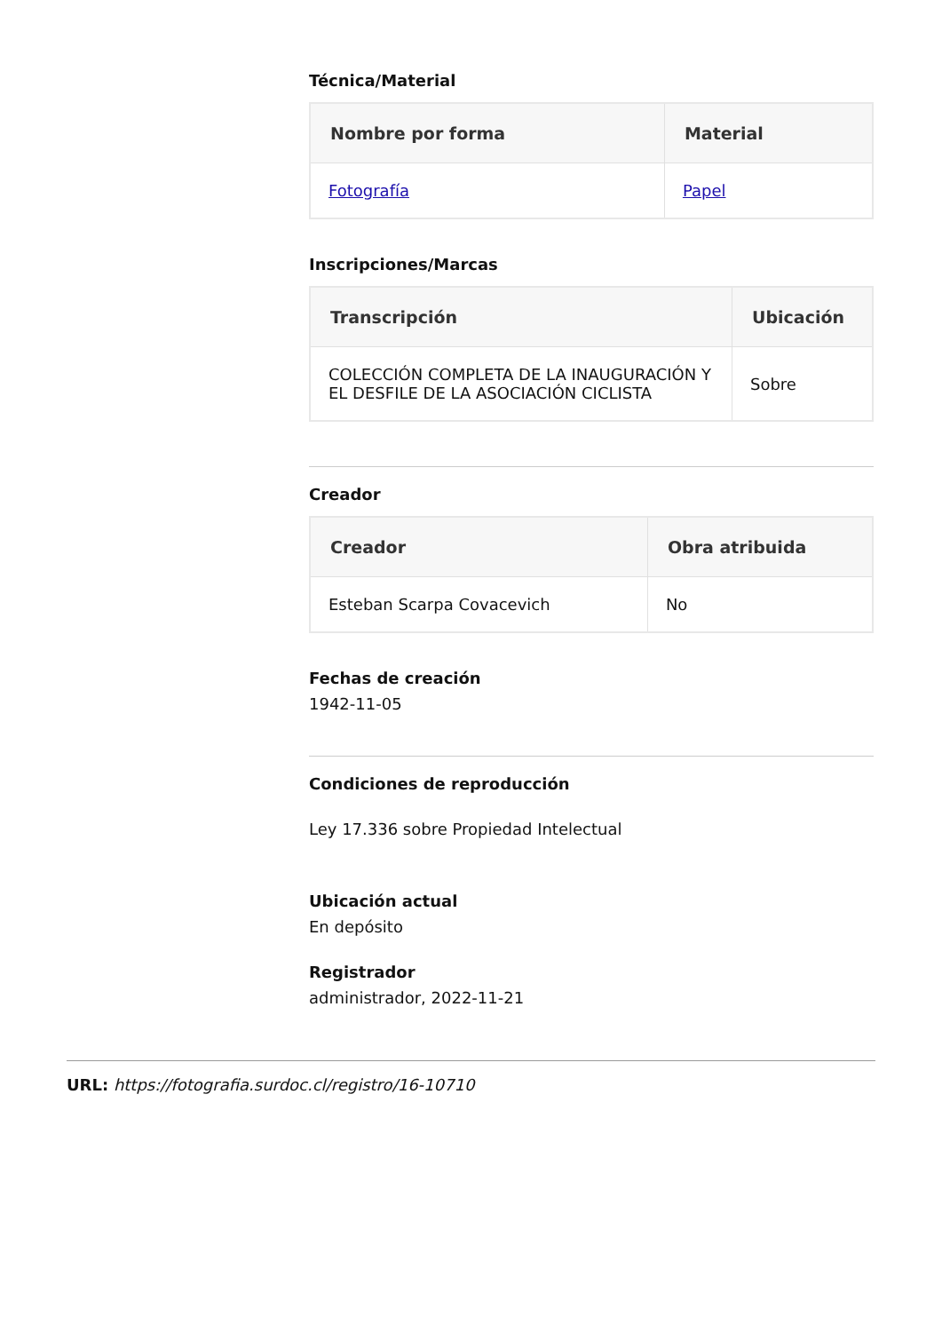Técnica/Material
| Nombre por forma | Material |
| --- | --- |
| Fotografía | Papel |
Inscripciones/Marcas
| Transcripción | Ubicación |
| --- | --- |
| COLECCIÓN COMPLETA DE LA INAUGURACIÓN Y EL DESFILE DE LA ASOCIACIÓN CICLISTA | Sobre |
Creador
| Creador | Obra atribuida |
| --- | --- |
| Esteban Scarpa Covacevich | No |
Fechas de creación
1942-11-05
Condiciones de reproducción
Ley 17.336 sobre Propiedad Intelectual
Ubicación actual
En depósito
Registrador
administrador, 2022-11-21
URL: https://fotografia.surdoc.cl/registro/16-10710